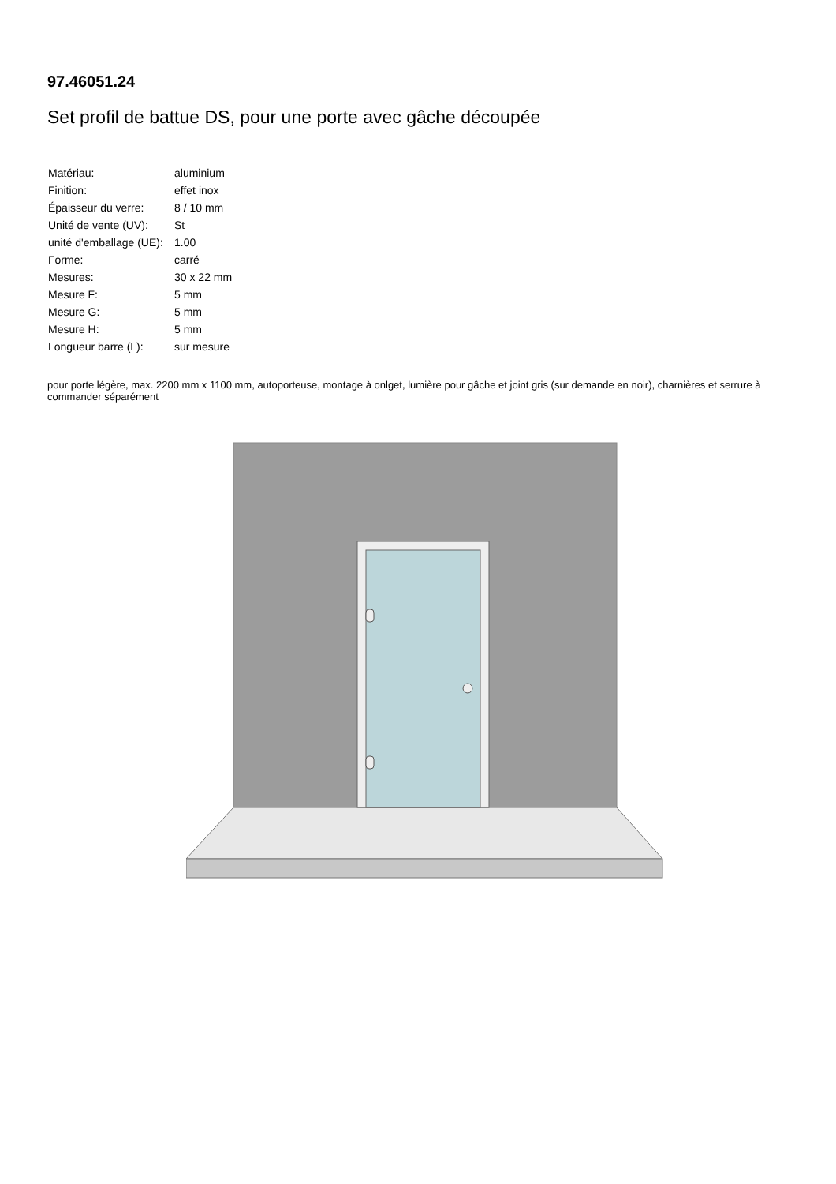97.46051.24
Set profil de battue DS, pour une porte avec gâche découpée
| Matériau: | aluminium |
| Finition: | effet inox |
| Épaisseur du verre: | 8 / 10 mm |
| Unité de vente (UV): | St |
| unité d'emballage (UE): | 1.00 |
| Forme: | carré |
| Mesures: | 30 x 22 mm |
| Mesure F: | 5 mm |
| Mesure G: | 5 mm |
| Mesure H: | 5 mm |
| Longueur barre (L): | sur mesure |
pour porte légère, max. 2200 mm x 1100 mm, autoporteuse, montage à onlget, lumière pour gâche et joint gris (sur demande en noir), charnières et serrure à commander séparément